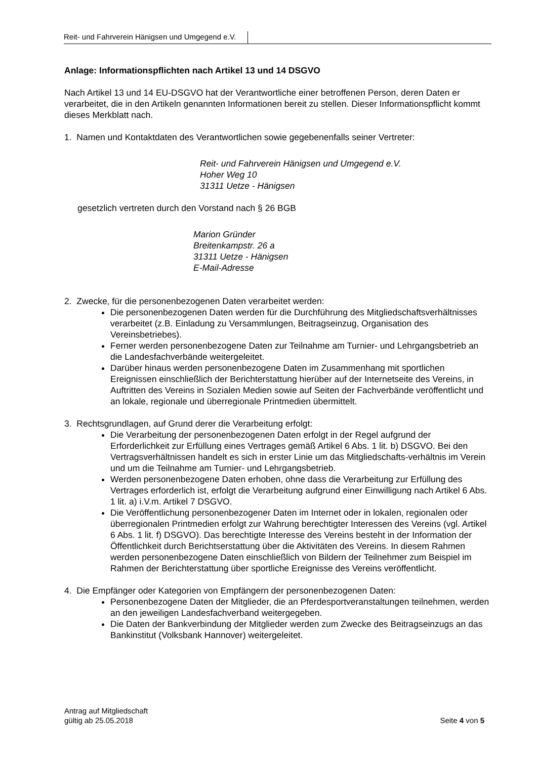Reit- und Fahrverein Hänigsen und Umgegend e.V.
Anlage: Informationspflichten nach Artikel 13 und 14 DSGVO
Nach Artikel 13 und 14 EU-DSGVO hat der Verantwortliche einer betroffenen Person, deren Daten er verarbeitet, die in den Artikeln genannten Informationen bereit zu stellen. Dieser Informationspflicht kommt dieses Merkblatt nach.
1. Namen und Kontaktdaten des Verantwortlichen sowie gegebenenfalls seiner Vertreter:
Reit- und Fahrverein Hänigsen und Umgegend e.V.
Hoher Weg 10
31311 Uetze - Hänigsen
gesetzlich vertreten durch den Vorstand nach § 26 BGB
Marion Gründer
Breitenkampstr. 26 a
31311 Uetze - Hänigsen
E-Mail-Adresse
2. Zwecke, für die personenbezogenen Daten verarbeitet werden:
Die personenbezogenen Daten werden für die Durchführung des Mitgliedschaftsverhältnisses verarbeitet (z.B. Einladung zu Versammlungen, Beitragseinzug, Organisation des Vereinsbetriebes).
Ferner werden personenbezogene Daten zur Teilnahme am Turnier- und Lehrgangsbetrieb an die Landesfachverbände weitergeleitet.
Darüber hinaus werden personenbezogene Daten im Zusammenhang mit sportlichen Ereignissen einschließlich der Berichterstattung hierüber auf der Internetseite des Vereins, in Auftritten des Vereins in Sozialen Medien sowie auf Seiten der Fachverbände veröffentlicht und an lokale, regionale und überregionale Printmedien übermittelt.
3. Rechtsgrundlagen, auf Grund derer die Verarbeitung erfolgt:
Die Verarbeitung der personenbezogenen Daten erfolgt in der Regel aufgrund der Erforderlichkeit zur Erfüllung eines Vertrages gemäß Artikel 6 Abs. 1 lit. b) DSGVO. Bei den Vertragsverhältnissen handelt es sich in erster Linie um das Mitgliedschafts-verhältnis im Verein und um die Teilnahme am Turnier- und Lehrgangsbetrieb.
Werden personenbezogene Daten erhoben, ohne dass die Verarbeitung zur Erfüllung des Vertrages erforderlich ist, erfolgt die Verarbeitung aufgrund einer Einwilligung nach Artikel 6 Abs. 1 lit. a) i.V.m. Artikel 7 DSGVO.
Die Veröffentlichung personenbezogener Daten im Internet oder in lokalen, regionalen oder überregionalen Printmedien erfolgt zur Wahrung berechtigter Interessen des Vereins (vgl. Artikel 6 Abs. 1 lit. f) DSGVO). Das berechtigte Interesse des Vereins besteht in der Information der Öffentlichkeit durch Berichtserstattung über die Aktivitäten des Vereins. In diesem Rahmen werden personenbezogene Daten einschließlich von Bildern der Teilnehmer zum Beispiel im Rahmen der Berichterstattung über sportliche Ereignisse des Vereins veröffentlicht.
4. Die Empfänger oder Kategorien von Empfängern der personenbezogenen Daten:
Personenbezogene Daten der Mitglieder, die an Pferdesportveranstaltungen teilnehmen, werden an den jeweiligen Landesfachverband weitergegeben.
Die Daten der Bankverbindung der Mitglieder werden zum Zwecke des Beitragseinzugs an das Bankinstitut (Volksbank Hannover) weitergeleitet.
Antrag auf Mitgliedschaft
gültig ab 25.05.2018
Seite 4 von 5